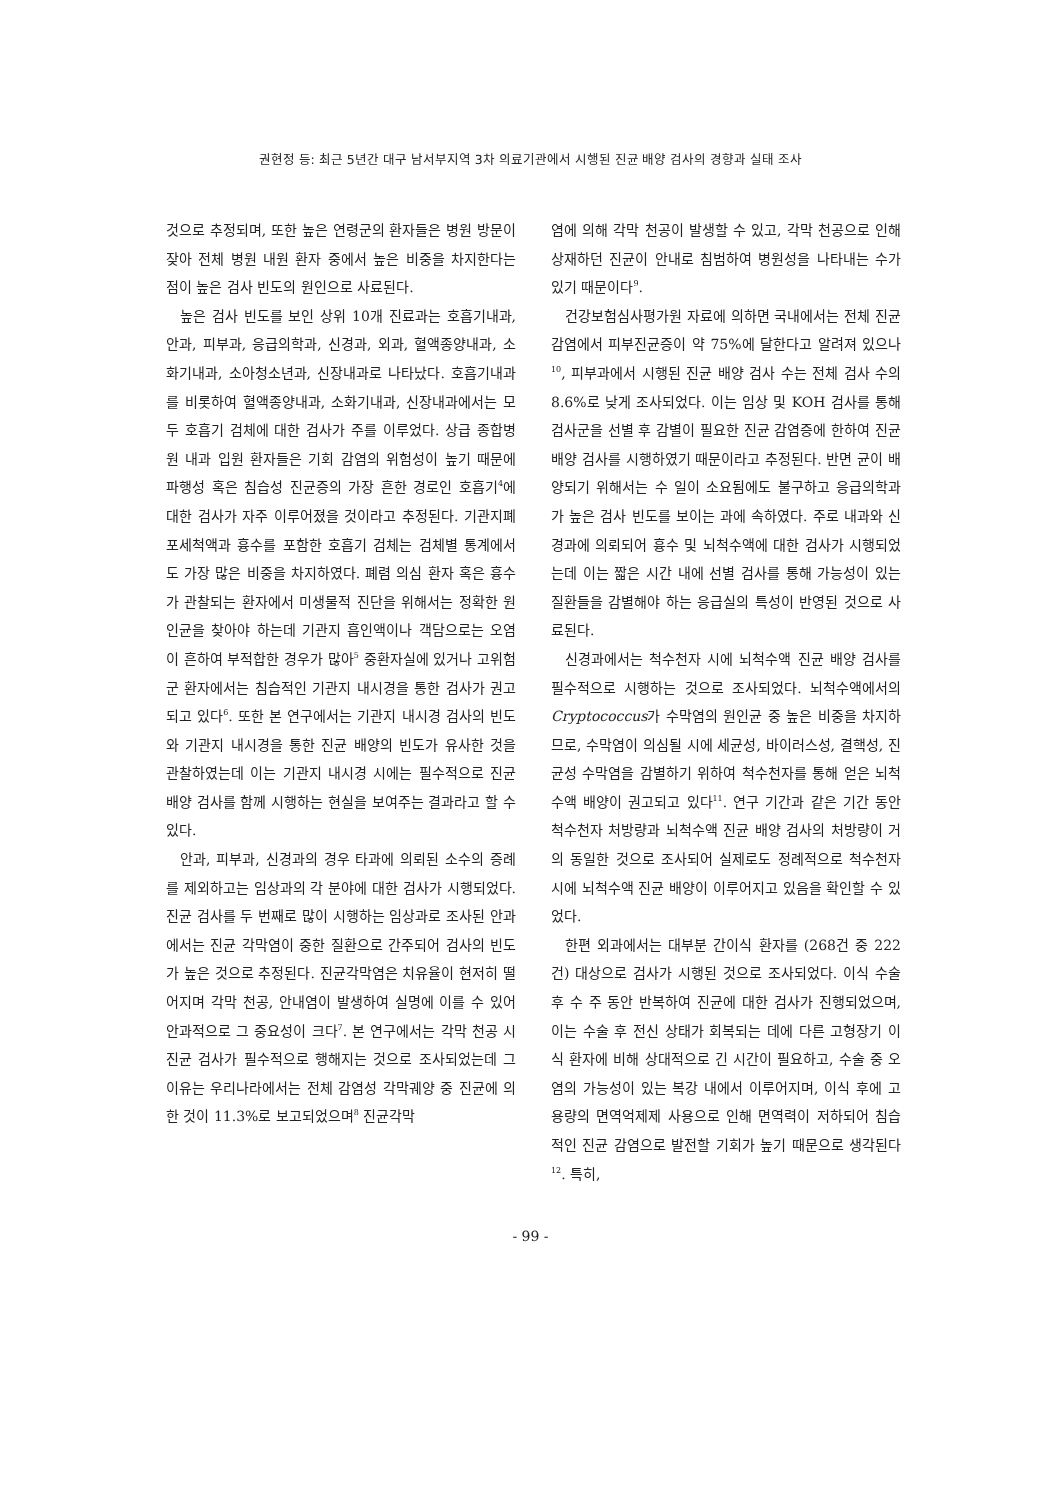권현정 등: 최근 5년간 대구 남서부지역 3차 의료기관에서 시행된 진균 배양 검사의 경향과 실태 조사
것으로 추정되며, 또한 높은 연령군의 환자들은 병원 방문이 잦아 전체 병원 내원 환자 중에서 높은 비중을 차지한다는 점이 높은 검사 빈도의 원인으로 사료된다.
높은 검사 빈도를 보인 상위 10개 진료과는 호흡기내과, 안과, 피부과, 응급의학과, 신경과, 외과, 혈액종양내과, 소화기내과, 소아청소년과, 신장내과로 나타났다. 호흡기내과를 비롯하여 혈액종양내과, 소화기내과, 신장내과에서는 모두 호흡기 검체에 대한 검사가 주를 이루었다. 상급 종합병원 내과 입원 환자들은 기회 감염의 위험성이 높기 때문에 파행성 혹은 침습성 진균증의 가장 흔한 경로인 호흡기<sup>4</sup>에 대한 검사가 자주 이루어졌을 것이라고 추정된다. 기관지폐포세척액과 흉수를 포함한 호흡기 검체는 검체별 통계에서도 가장 많은 비중을 차지하였다. 폐렴 의심 환자 혹은 흉수가 관찰되는 환자에서 미생물적 진단을 위해서는 정확한 원인균을 찾아야 하는데 기관지 흡인액이나 객담으로는 오염이 흔하여 부적합한 경우가 많아<sup>5</sup> 중환자실에 있거나 고위험군 환자에서는 침습적인 기관지 내시경을 통한 검사가 권고되고 있다<sup>6</sup>. 또한 본 연구에서는 기관지 내시경 검사의 빈도와 기관지 내시경을 통한 진균 배양의 빈도가 유사한 것을 관찰하였는데 이는 기관지 내시경 시에는 필수적으로 진균 배양 검사를 함께 시행하는 현실을 보여주는 결과라고 할 수 있다.
안과, 피부과, 신경과의 경우 타과에 의뢰된 소수의 증례를 제외하고는 임상과의 각 분야에 대한 검사가 시행되었다. 진균 검사를 두 번째로 많이 시행하는 임상과로 조사된 안과에서는 진균 각막염이 중한 질환으로 간주되어 검사의 빈도가 높은 것으로 추정된다. 진균각막염은 치유율이 현저히 떨어지며 각막 천공, 안내염이 발생하여 실명에 이를 수 있어 안과적으로 그 중요성이 크다<sup>7</sup>. 본 연구에서는 각막 천공 시 진균 검사가 필수적으로 행해지는 것으로 조사되었는데 그 이유는 우리나라에서는 전체 감염성 각막궤양 중 진균에 의한 것이 11.3%로 보고되었으며<sup>8</sup> 진균각막
염에 의해 각막 천공이 발생할 수 있고, 각막 천공으로 인해 상재하던 진균이 안내로 침범하여 병원성을 나타내는 수가 있기 때문이다<sup>9</sup>.
건강보험심사평가원 자료에 의하면 국내에서는 전체 진균 감염에서 피부진균증이 약 75%에 달한다고 알려져 있으나<sup>10</sup>, 피부과에서 시행된 진균 배양 검사 수는 전체 검사 수의 8.6%로 낮게 조사되었다. 이는 임상 및 KOH 검사를 통해 검사군을 선별 후 감별이 필요한 진균 감염증에 한하여 진균 배양 검사를 시행하였기 때문이라고 추정된다. 반면 균이 배양되기 위해서는 수 일이 소요됨에도 불구하고 응급의학과가 높은 검사 빈도를 보이는 과에 속하였다. 주로 내과와 신경과에 의뢰되어 흉수 및 뇌척수액에 대한 검사가 시행되었는데 이는 짧은 시간 내에 선별 검사를 통해 가능성이 있는 질환들을 감별해야 하는 응급실의 특성이 반영된 것으로 사료된다.
신경과에서는 척수천자 시에 뇌척수액 진균 배양 검사를 필수적으로 시행하는 것으로 조사되었다. 뇌척수액에서의 Cryptococcus가 수막염의 원인균 중 높은 비중을 차지하므로, 수막염이 의심될 시에 세균성, 바이러스성, 결핵성, 진균성 수막염을 감별하기 위하여 척수천자를 통해 얻은 뇌척수액 배양이 권고되고 있다<sup>11</sup>. 연구 기간과 같은 기간 동안 척수천자 처방량과 뇌척수액 진균 배양 검사의 처방량이 거의 동일한 것으로 조사되어 실제로도 정례적으로 척수천자 시에 뇌척수액 진균 배양이 이루어지고 있음을 확인할 수 있었다.
한편 외과에서는 대부분 간이식 환자를 (268건 중 222건) 대상으로 검사가 시행된 것으로 조사되었다. 이식 수술 후 수 주 동안 반복하여 진균에 대한 검사가 진행되었으며, 이는 수술 후 전신 상태가 회복되는 데에 다른 고형장기 이식 환자에 비해 상대적으로 긴 시간이 필요하고, 수술 중 오염의 가능성이 있는 복강 내에서 이루어지며, 이식 후에 고용량의 면역억제제 사용으로 인해 면역력이 저하되어 침습적인 진균 감염으로 발전할 기회가 높기 때문으로 생각된다<sup>12</sup>. 특히,
- 99 -